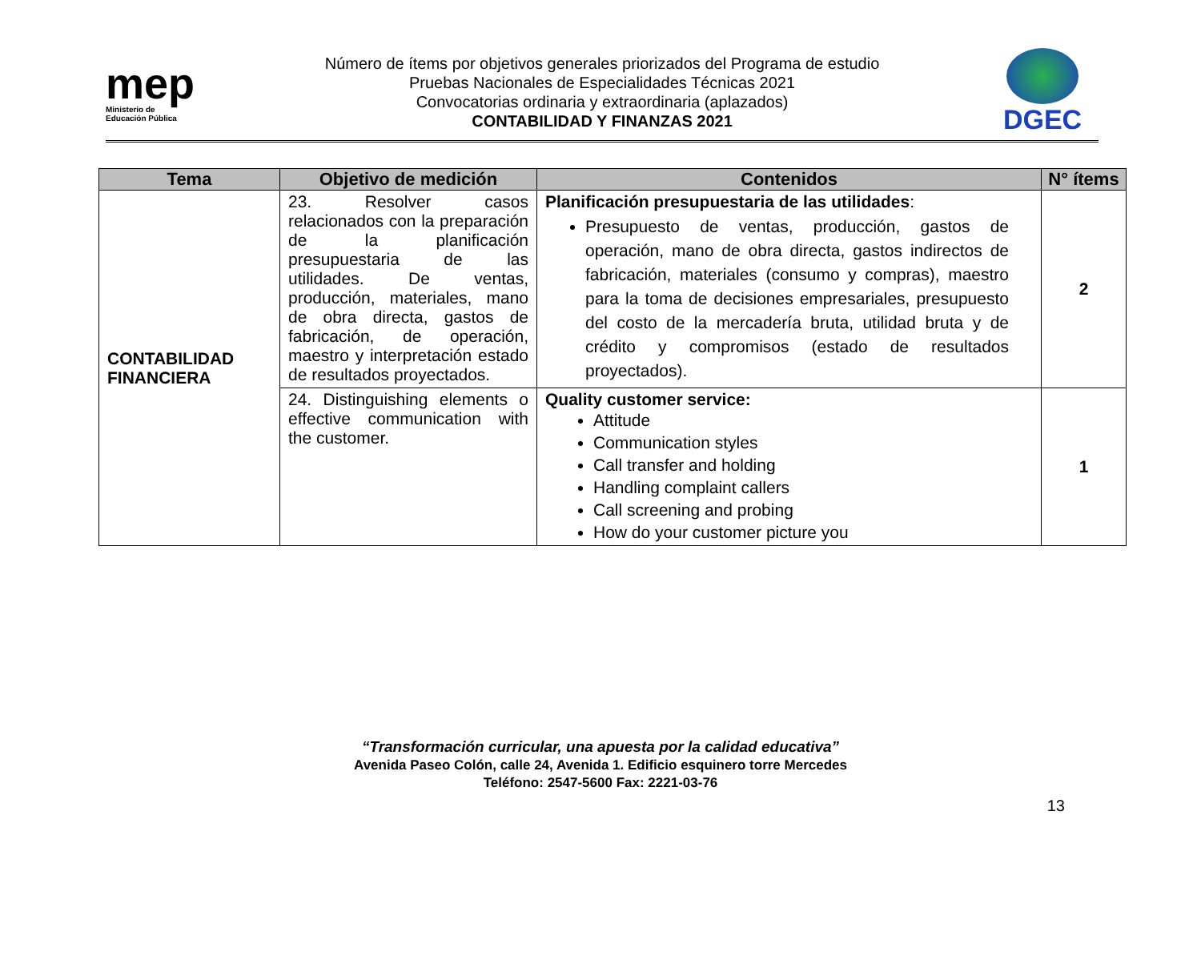mep
Ministerio de
Educación Pública
Número de ítems por objetivos generales priorizados del Programa de estudio
Pruebas Nacionales de Especialidades Técnicas 2021
Convocatorias ordinaria y extraordinaria (aplazados)
CONTABILIDAD Y FINANZAS 2021
DGEC
| Tema | Objetivo de medición | Contenidos | N° ítems |
| --- | --- | --- | --- |
| CONTABILIDAD FINANCIERA | 23. Resolver casos relacionados con la preparación de la planificación presupuestaria de las utilidades. De ventas, producción, materiales, mano de obra directa, gastos de fabricación, de operación, maestro y interpretación estado de resultados proyectados. | Planificación presupuestaria de las utilidades : Presupuesto de ventas, producción, gastos de operación, mano de obra directa, gastos indirectos de fabricación, materiales (consumo y compras), maestro para la toma de decisiones empresariales, presupuesto del costo de la mercadería bruta, utilidad bruta y de crédito y compromisos (estado de resultados proyectados). | 2 |
| | 24. Distinguishing elements o effective communication with the customer. | Quality customer service: Attitude Communication styles Call transfer and holding Handling complaint callers Call screening and probing How do your customer picture you | 1 |
“Transformación curricular, una apuesta por la calidad educativa”
Avenida Paseo Colón, calle 24, Avenida 1. Edificio esquinero torre Mercedes
Teléfono: 2547-5600 Fax: 2221-03-76
13